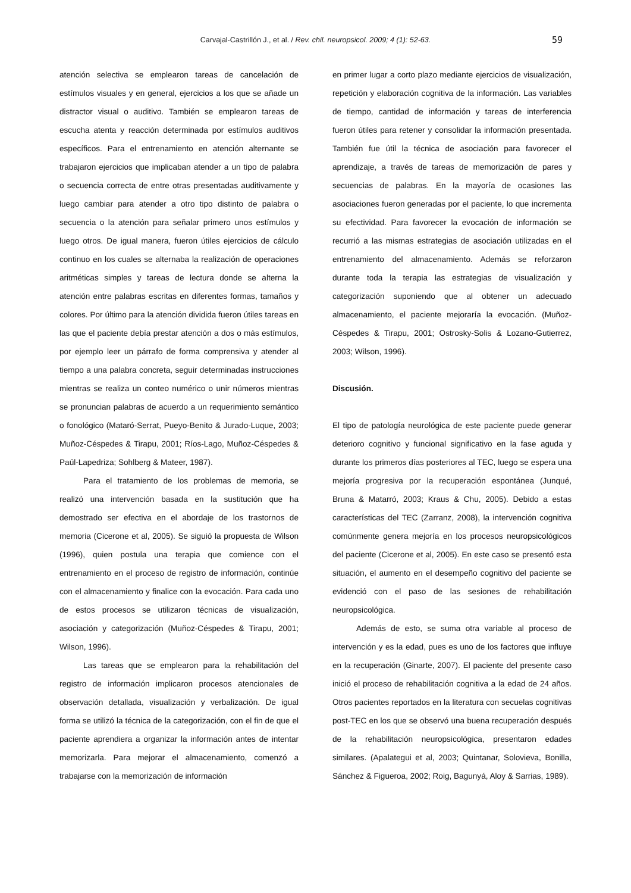Carvajal-Castrillón J., et al. / Rev. chil. neuropsicol. 2009; 4 (1): 52-63. 59
atención selectiva se emplearon tareas de cancelación de estímulos visuales y en general, ejercicios a los que se añade un distractor visual o auditivo. También se emplearon tareas de escucha atenta y reacción determinada por estímulos auditivos específicos. Para el entrenamiento en atención alternante se trabajaron ejercicios que implicaban atender a un tipo de palabra o secuencia correcta de entre otras presentadas auditivamente y luego cambiar para atender a otro tipo distinto de palabra o secuencia o la atención para señalar primero unos estímulos y luego otros. De igual manera, fueron útiles ejercicios de cálculo continuo en los cuales se alternaba la realización de operaciones aritméticas simples y tareas de lectura donde se alterna la atención entre palabras escritas en diferentes formas, tamaños y colores. Por último para la atención dividida fueron útiles tareas en las que el paciente debía prestar atención a dos o más estímulos, por ejemplo leer un párrafo de forma comprensiva y atender al tiempo a una palabra concreta, seguir determinadas instrucciones mientras se realiza un conteo numérico o unir números mientras se pronuncian palabras de acuerdo a un requerimiento semántico o fonológico (Mataró-Serrat, Pueyo-Benito & Jurado-Luque, 2003; Muñoz-Céspedes & Tirapu, 2001; Ríos-Lago, Muñoz-Céspedes & Paúl-Lapedriza; Sohlberg & Mateer, 1987).
Para el tratamiento de los problemas de memoria, se realizó una intervención basada en la sustitución que ha demostrado ser efectiva en el abordaje de los trastornos de memoria (Cicerone et al, 2005). Se siguió la propuesta de Wilson (1996), quien postula una terapia que comience con el entrenamiento en el proceso de registro de información, continúe con el almacenamiento y finalice con la evocación. Para cada uno de estos procesos se utilizaron técnicas de visualización, asociación y categorización (Muñoz-Céspedes & Tirapu, 2001; Wilson, 1996).
Las tareas que se emplearon para la rehabilitación del registro de información implicaron procesos atencionales de observación detallada, visualización y verbalización. De igual forma se utilizó la técnica de la categorización, con el fin de que el paciente aprendiera a organizar la información antes de intentar memorizarla. Para mejorar el almacenamiento, comenzó a trabajarse con la memorización de información
en primer lugar a corto plazo mediante ejercicios de visualización, repetición y elaboración cognitiva de la información. Las variables de tiempo, cantidad de información y tareas de interferencia fueron útiles para retener y consolidar la información presentada. También fue útil la técnica de asociación para favorecer el aprendizaje, a través de tareas de memorización de pares y secuencias de palabras. En la mayoría de ocasiones las asociaciones fueron generadas por el paciente, lo que incrementa su efectividad. Para favorecer la evocación de información se recurrió a las mismas estrategias de asociación utilizadas en el entrenamiento del almacenamiento. Además se reforzaron durante toda la terapia las estrategias de visualización y categorización suponiendo que al obtener un adecuado almacenamiento, el paciente mejoraría la evocación. (Muñoz-Céspedes & Tirapu, 2001; Ostrosky-Solis & Lozano-Gutierrez, 2003; Wilson, 1996).
Discusión.
El tipo de patología neurológica de este paciente puede generar deterioro cognitivo y funcional significativo en la fase aguda y durante los primeros días posteriores al TEC, luego se espera una mejoría progresiva por la recuperación espontánea (Junqué, Bruna & Matarró, 2003; Kraus & Chu, 2005). Debido a estas características del TEC (Zarranz, 2008), la intervención cognitiva comúnmente genera mejoría en los procesos neuropsicológicos del paciente (Cicerone et al, 2005). En este caso se presentó esta situación, el aumento en el desempeño cognitivo del paciente se evidenció con el paso de las sesiones de rehabilitación neuropsicológica.
Además de esto, se suma otra variable al proceso de intervención y es la edad, pues es uno de los factores que influye en la recuperación (Ginarte, 2007). El paciente del presente caso inició el proceso de rehabilitación cognitiva a la edad de 24 años. Otros pacientes reportados en la literatura con secuelas cognitivas post-TEC en los que se observó una buena recuperación después de la rehabilitación neuropsicológica, presentaron edades similares. (Apalategui et al, 2003; Quintanar, Solovieva, Bonilla, Sánchez & Figueroa, 2002; Roig, Bagunyá, Aloy & Sarrias, 1989).